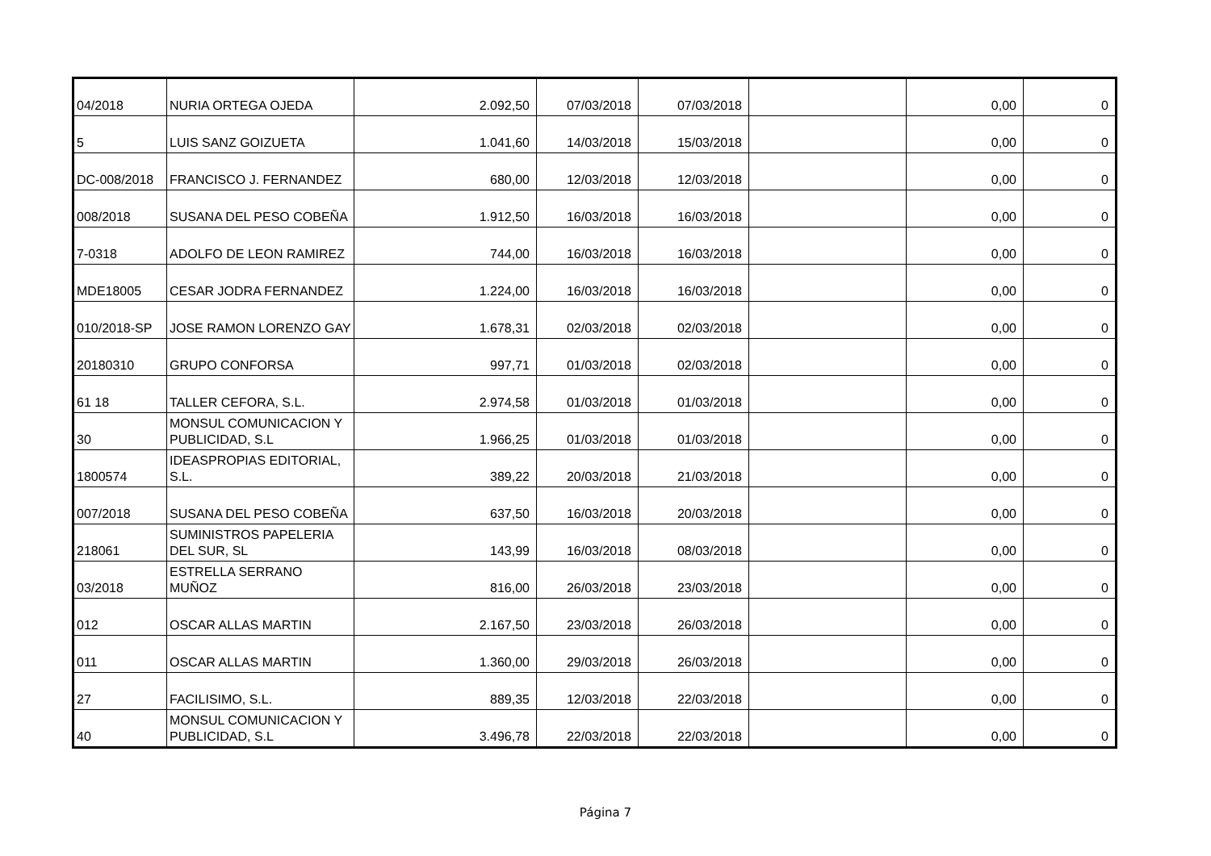| 04/2018 | NURIA ORTEGA OJEDA | 2.092,50 | 07/03/2018 | 07/03/2018 | | 0,00 | 0 |
| 5 | LUIS SANZ GOIZUETA | 1.041,60 | 14/03/2018 | 15/03/2018 | | 0,00 | 0 |
| DC-008/2018 | FRANCISCO J. FERNANDEZ | 680,00 | 12/03/2018 | 12/03/2018 | | 0,00 | 0 |
| 008/2018 | SUSANA DEL PESO COBEÑA | 1.912,50 | 16/03/2018 | 16/03/2018 | | 0,00 | 0 |
| 7-0318 | ADOLFO DE LEON RAMIREZ | 744,00 | 16/03/2018 | 16/03/2018 | | 0,00 | 0 |
| MDE18005 | CESAR JODRA FERNANDEZ | 1.224,00 | 16/03/2018 | 16/03/2018 | | 0,00 | 0 |
| 010/2018-SP | JOSE RAMON LORENZO GAY | 1.678,31 | 02/03/2018 | 02/03/2018 | | 0,00 | 0 |
| 20180310 | GRUPO CONFORSA | 997,71 | 01/03/2018 | 02/03/2018 | | 0,00 | 0 |
| 61 18 | TALLER CEFORA, S.L. | 2.974,58 | 01/03/2018 | 01/03/2018 | | 0,00 | 0 |
| 30 | MONSUL COMUNICACION Y PUBLICIDAD, S.L | 1.966,25 | 01/03/2018 | 01/03/2018 | | 0,00 | 0 |
| 1800574 | IDEASPROPIAS EDITORIAL, S.L. | 389,22 | 20/03/2018 | 21/03/2018 | | 0,00 | 0 |
| 007/2018 | SUSANA DEL PESO COBEÑA | 637,50 | 16/03/2018 | 20/03/2018 | | 0,00 | 0 |
| 218061 | SUMINISTROS PAPELERIA DEL SUR, SL | 143,99 | 16/03/2018 | 08/03/2018 | | 0,00 | 0 |
| 03/2018 | ESTRELLA SERRANO MUÑOZ | 816,00 | 26/03/2018 | 23/03/2018 | | 0,00 | 0 |
| 012 | OSCAR ALLAS MARTIN | 2.167,50 | 23/03/2018 | 26/03/2018 | | 0,00 | 0 |
| 011 | OSCAR ALLAS MARTIN | 1.360,00 | 29/03/2018 | 26/03/2018 | | 0,00 | 0 |
| 27 | FACILISIMO, S.L. | 889,35 | 12/03/2018 | 22/03/2018 | | 0,00 | 0 |
| 40 | MONSUL COMUNICACION Y PUBLICIDAD, S.L | 3.496,78 | 22/03/2018 | 22/03/2018 | | 0,00 | 0 |
Página 7